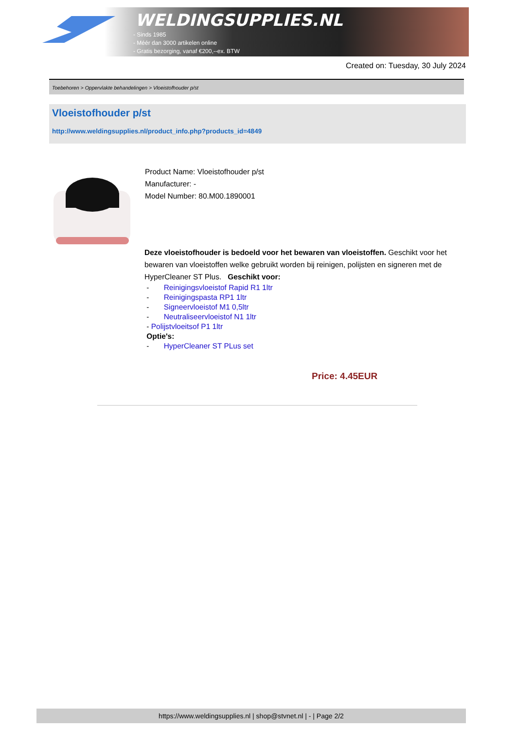WELDINGSUPPLIES.NL
- Sinds 1985
- Méér dan 3000 artikelen online
- Gratis bezorging, vanaf €200,--ex. BTW
Created on: Tuesday, 30 July 2024
Toebehoren > Oppervlakte behandelingen > Vloeistofhouder p/st
Vloeistofhouder p/st
http://www.weldingsupplies.nl/product_info.php?products_id=4849
Product Name: Vloeistofhouder p/st
Manufacturer: -
Model Number: 80.M00.1890001
Deze vloeistofhouder is bedoeld voor het bewaren van vloeistoffen. Geschikt voor het bewaren van vloeistoffen welke gebruikt worden bij reinigen, polijsten en signeren met de HyperCleaner ST Plus. Geschikt voor:
- Reinigingsvloeistof Rapid R1 1ltr
- Reinigingspasta RP1 1ltr
- Signeervloeistof M1 0,5ltr
- Neutraliseervloeistof N1 1ltr
- Polijstvloeitsof P1 1ltr
Optie's:
- HyperCleaner ST PLus set
Price: 4.45EUR
https://www.weldingsupplies.nl | shop@stvnet.nl | - | Page 2/2